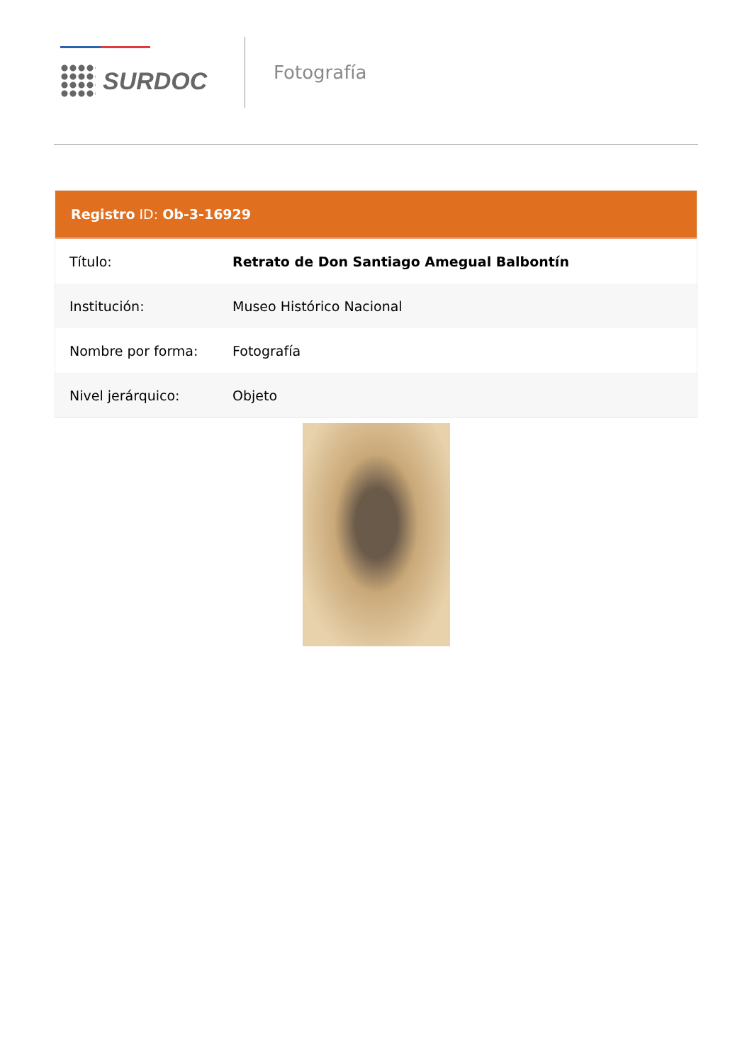SURDOC
Fotografía
Registro ID: Ob-3-16929
| Título: | Retrato de Don Santiago Amegual Balbontín |
| Institución: | Museo Histórico Nacional |
| Nombre por forma: | Fotografía |
| Nivel jerárquico: | Objeto |